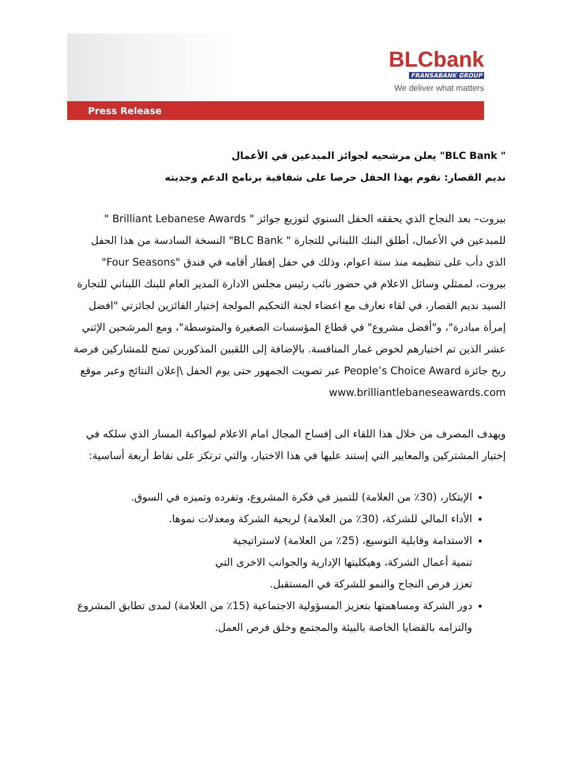BLCbank
FRANSABANK GROUP
We deliver what matters
Press Release
" BLC Bank" يعلن مرشحيه لجوائز المبدعين في الأعمال
نديم القصار: نقوم بهذا الحفل حرصا على شفافية برنامج الدعم وجديته
بيروت– بعد النجاح الذي يحققه الحفل السنوي لتوزيع جوائز " Brilliant Lebanese Awards " للمبدعين في الأعمال، أطلق البنك اللبناني للتجارة " BLC Bank" النسخة السادسة من هذا الحفل الذي دأب على تنظيمه منذ ستة اعوام، وذلك في حفل إفطار أقامه في فندق "Four Seasons" بيروت، لممثلي وسائل الاعلام في حضور نائب رئيس مجلس الادارة المدير العام للبنك اللبناني للتجارة السيد نديم القصار، في لقاء تعارف مع اعضاء لجنة التحكيم المولجة إختيار الفائزين لجائزتي "افضل إمرأة مبادرة"، و"أفضل مشروع" في قطاع المؤسسات الصغيرة والمتوسطة"، ومع المرشحين الإثني عشر الذين تم اختيارهم لخوض غمار المنافسة. بالإضافة إلى اللقبين المذكورين تمنح للمشاركين فرصة ربح جائزة People’s Choice Award عبر تصويت الجمهور حتى يوم الحفل \إعلان النتائج وعبر موقع www.brilliantlebaneseawards.com
ويهدف المصرف من خلال هذا اللقاء الى إفساح المجال امام الاعلام لمواكبة المسار الذي سلكه في إختيار المشتركين والمعايير التي إستند عليها في هذا الاختيار، والتي ترتكز على نقاط أربعة أساسية:
الإبتكار، (30٪ من العلامة) للتميز في فكرة المشروع، وتفرده وتميزه في السوق.
الأداء المالي للشركة، (30٪ من العلامة) لربحية الشركة ومعدلات نموها.
الاستدامة وقابلية التوسيع، (25٪ من العلامة) لاستراتيجية
تنمية أعمال الشركة، وهيكليتها الإدارية والجوانب الاخرى التي
تعزز فرص النجاح والنمو للشركة في المستقبل.
دور الشركة ومساهمتها بتعزيز المسؤولية الاجتماعية (15٪ من العلامة) لمدى تطابق المشروع والتزامه بالقضايا الخاصة بالبيئة والمجتمع وخلق فرص العمل.